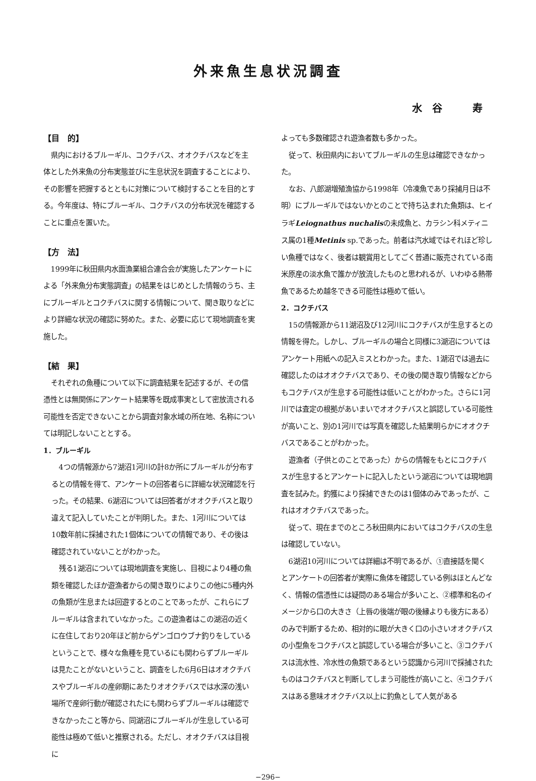外来魚生息状況調査
水谷　寿
【目　的】
県内におけるブルーギル、コクチバス、オオクチバスなどを主体とした外来魚の分布実態並びに生息状況を調査することにより、その影響を把握するとともに対策について検討することを目的とする。今年度は、特にブルーギル、コクチバスの分布状況を確認することに重点を置いた。
【方　法】
1999年に秋田県内水面漁業組合連合会が実施したアンケートによる「外来魚分布実態調査」の結果をはじめとした情報のうち、主にブルーギルとコクチバスに関する情報について、聞き取りなどにより詳細な状況の確認に努めた。また、必要に応じて現地調査を実施した。
【結　果】
それぞれの魚種について以下に調査結果を記述するが、その信憑性とは無関係にアンケート結果等を既成事実として密放流される可能性を否定できないことから調査対象水域の所在地、名称については明記しないこととする。
1．ブルーギル
4つの情報源から7湖沼1河川の計8か所にブルーギルが分布するとの情報を得て、アンケートの回答者らに詳細な状況確認を行った。その結果、6湖沼については回答者がオオクチバスと取り違えて記入していたことが判明した。また、1河川については10数年前に採捕された1個体についての情報であり、その後は確認されていないことがわかった。
残る1湖沼については現地調査を実施し、目視により4種の魚類を確認したほか遊漁者からの聞き取りによりこの他に5種内外の魚類が生息または回遊するとのことであったが、これらにブルーギルは含まれていなかった。この遊漁者はこの湖沼の近くに在住しており20年ほど前からゲンゴロウブナ釣りをしているということで、様々な魚種を見ているにも関わらずブルーギルは見たことがないということ、調査をした6月6日はオオクチバスやブルーギルの産卵期にあたりオオクチバスでは水深の浅い場所で産卵行動が確認されたにも関わらずブルーギルは確認できなかったこと等から、同湖沼にブルーギルが生息している可能性は極めて低いと推察される。ただし、オオクチバスは目視に
よっても多数確認され遊漁者数も多かった。
従って、秋田県内においてブルーギルの生息は確認できなかった。
なお、八郎湖増殖漁協から1998年（冷凍魚であり採捕月日は不明）にブルーギルではないかとのことで持ち込まれた魚類は、ヒイラギLeiognathus nuchalisの未成魚と、カラシン科メティニス属の1種Metinis sp.であった。前者は汽水域ではそれほど珍しい魚種ではなく、後者は観賞用としてごく普通に販売されている南米原産の淡水魚で誰かが放流したものと思われるが、いわゆる熱帯魚であるため越冬できる可能性は極めて低い。
2．コクチバス
15の情報源から11湖沼及び12河川にコクチバスが生息するとの情報を得た。しかし、ブルーギルの場合と同様に3湖沼についてはアンケート用紙への記入ミスとわかった。また、1湖沼では過去に確認したのはオオクチバスであり、その後の聞き取り情報などからもコクチバスが生息する可能性は低いことがわかった。さらに1河川では査定の根拠があいまいでオオクチバスと誤認している可能性が高いこと、別の1河川では写真を確認した結果明らかにオオクチバスであることがわかった。
遊漁者（子供とのことであった）からの情報をもとにコクチバスが生息するとアンケートに記入したという湖沼については現地調査を試みた。釣獲により採捕できたのは1個体のみであったが、これはオオクチバスであった。
従って、現在までのところ秋田県内においてはコクチバスの生息は確認していない。
6湖沼10河川については詳細は不明であるが、①直接話を聞くとアンケートの回答者が実際に魚体を確認している例はほとんどなく、情報の信憑性には疑問のある場合が多いこと、②標準和名のイメージから口の大きさ（上唇の後端が眼の後縁よりも後方にある）のみで判断するため、相対的に眼が大きく口の小さいオオクチバスの小型魚をコクチバスと誤認している場合が多いこと、③コクチバスは流水性、冷水性の魚類であるという認識から河川で採捕されたものはコクチバスと判断してしまう可能性が高いこと、④コクチバスはある意味オオクチバス以上に釣魚として人気がある
−296−